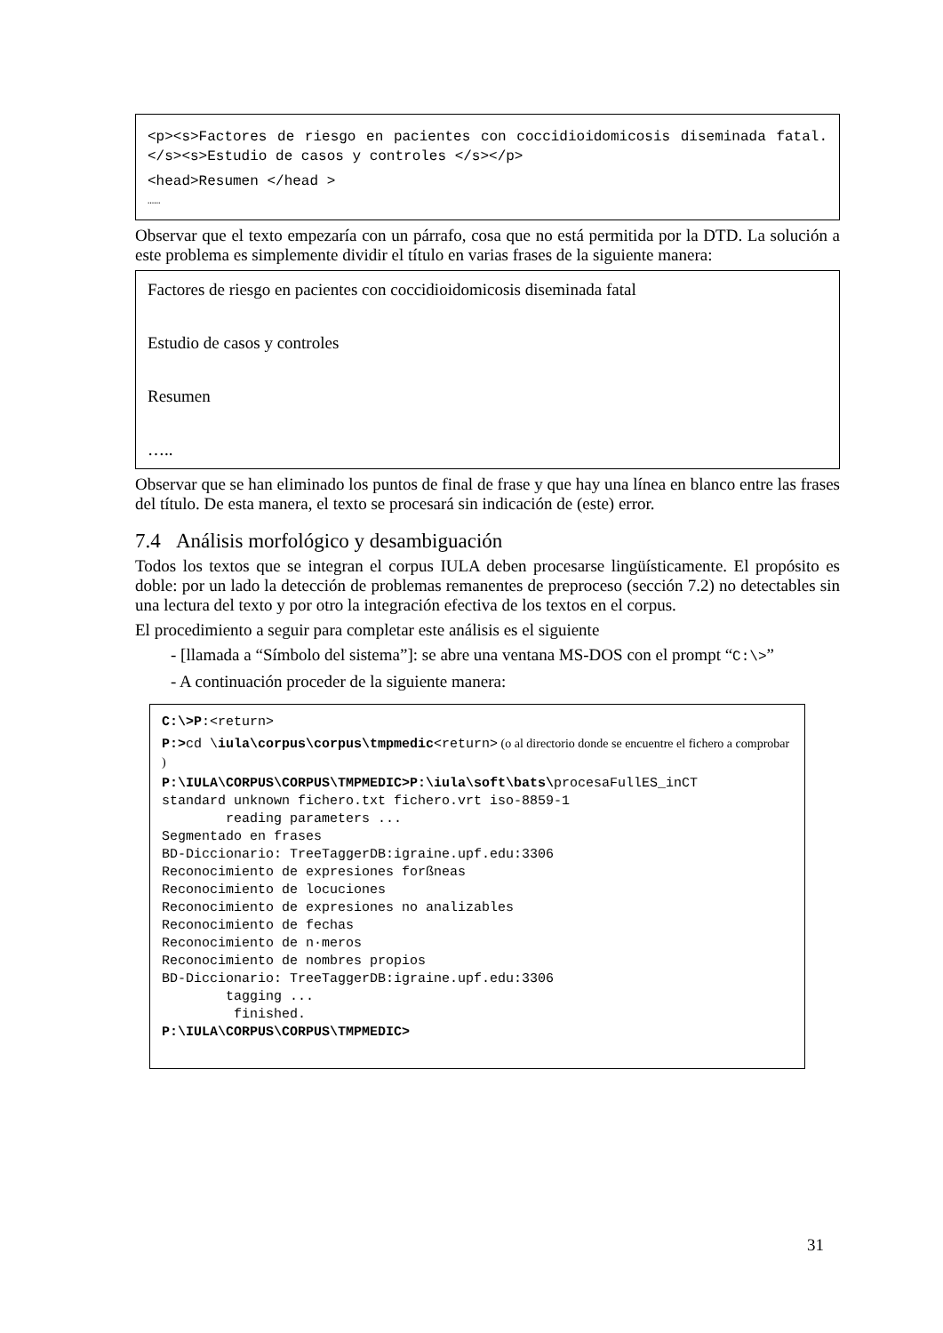<p><s>Factores de riesgo en pacientes con coccidioidomicosis diseminada fatal.</s><s>Estudio de casos y controles </s></p>
<head>Resumen </head >
……
Observar que el texto empezaría con un párrafo, cosa que no está permitida por la DTD. La solución a este problema es simplemente dividir el título en varias frases de la siguiente manera:
Factores de riesgo en pacientes con coccidioidomicosis diseminada fatal
Estudio de casos y controles
Resumen
…..
Observar que se han eliminado los puntos de final de frase y que hay una línea en blanco entre las frases del título. De esta manera, el texto se procesará sin indicación de (este) error.
7.4 Análisis morfológico y desambiguación
Todos los textos que se integran el corpus IULA deben procesarse lingüísticamente. El propósito es doble: por un lado la detección de problemas remanentes de preproceso (sección 7.2) no detectables sin una lectura del texto y por otro la integración efectiva de los textos en el corpus.
El procedimiento a seguir para completar este análisis es el siguiente
- [llamada a “Símbolo del sistema”]: se abre una ventana MS-DOS con el prompt “C:\>”
- A continuación proceder de la siguiente manera:
C:\>P:<return>
P:>cd \iula\corpus\corpus\tmpmedic<return> (o al directorio donde se encuentre el fichero a comprobar )
P:\IULA\CORPUS\CORPUS\TMPMEDIC>P:\iula\soft\bats\procesaFullES_inCT
standard unknown fichero.txt fichero.vrt iso-8859-1
        reading parameters ...
Segmentado en frases
BD-Diccionario: TreeTaggerDB:igraine.upf.edu:3306
Reconocimiento de expresiones forßneas
Reconocimiento de locuciones
Reconocimiento de expresiones no analizables
Reconocimiento de fechas
Reconocimiento de n·meros
Reconocimiento de nombres propios
BD-Diccionario: TreeTaggerDB:igraine.upf.edu:3306
        tagging ...
         finished.
P:\IULA\CORPUS\CORPUS\TMPMEDIC>
31